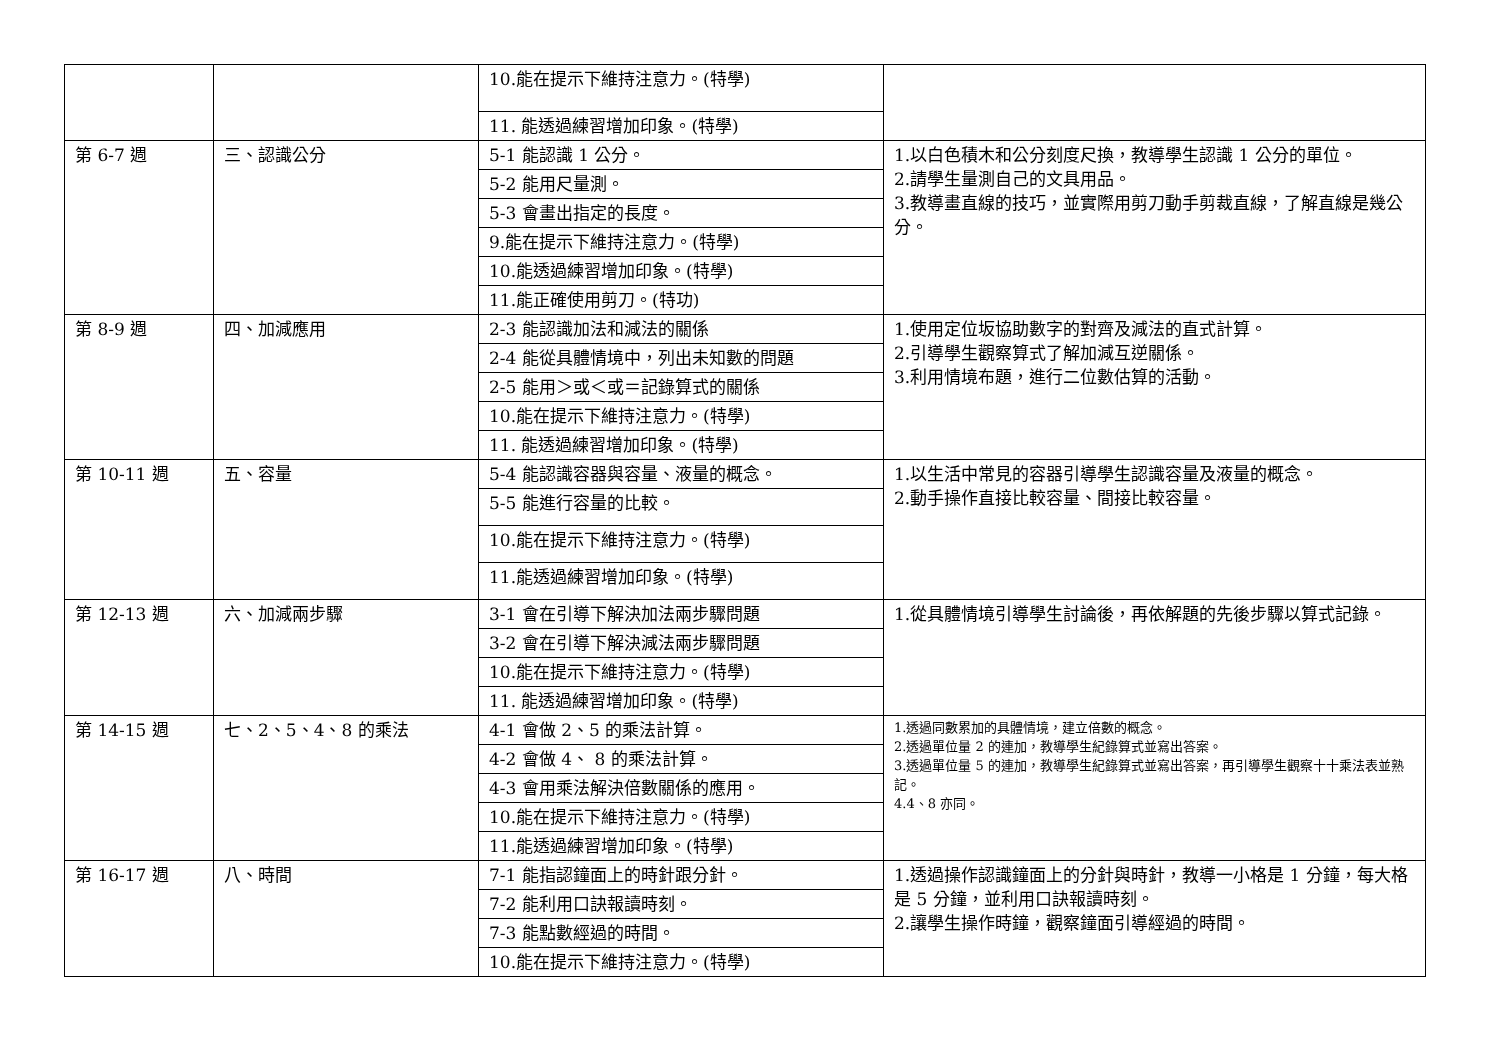| | | 10.能在提示下維持注意力。(特學) | |
| | | 11. 能透過練習增加印象。(特學) | |
| 第 6-7 週 | 三、認識公分 | 5-1 能認識 1 公分。 | 1.以白色積木和公分刻度尺換，教導學生認識 1 公分的單位。 2.請學生量測自己的文具用品。 3.教導畫直線的技巧，並實際用剪刀動手剪裁直線，了解直線是幾公分。 |
| | | 5-2 能用尺量測。 | |
| | | 5-3 會畫出指定的長度。 | |
| | | 9.能在提示下維持注意力。(特學) | |
| | | 10.能透過練習增加印象。(特學) | |
| | | 11.能正確使用剪刀。(特功) | |
| 第 8-9 週 | 四、加減應用 | 2-3 能認識加法和減法的關係 | 1.使用定位坂協助數字的對齊及減法的直式計算。 2.引導學生觀察算式了解加減互逆關係。 3.利用情境布題，進行二位數估算的活動。 |
| | | 2-4 能從具體情境中，列出未知數的問題 | |
| | | 2-5 能用＞或＜或＝記錄算式的關係 | |
| | | 10.能在提示下維持注意力。(特學) | |
| | | 11. 能透過練習增加印象。(特學) | |
| 第 10-11 週 | 五、容量 | 5-4 能認識容器與容量、液量的概念。 | 1.以生活中常見的容器引導學生認識容量及液量的概念。 2.動手操作直接比較容量、間接比較容量。 |
| | | 5-5 能進行容量的比較。 | |
| | | 10.能在提示下維持注意力。(特學) | |
| | | 11.能透過練習增加印象。(特學) | |
| 第 12-13 週 | 六、加減兩步驟 | 3-1 會在引導下解決加法兩步驟問題 | 1.從具體情境引導學生討論後，再依解題的先後步驟以算式記錄。 |
| | | 3-2 會在引導下解決減法兩步驟問題 | |
| | | 10.能在提示下維持注意力。(特學) | |
| | | 11. 能透過練習增加印象。(特學) | |
| 第 14-15 週 | 七、2、5、4、8 的乘法 | 4-1 會做 2、5 的乘法計算。 | 1.透過同數累加的具體情境，建立倍數的概念。 2.透過單位量 2 的連加，教導學生紀錄算式並寫出答案。 3.透過單位量 5 的連加，教導學生紀錄算式並寫出答案，再引導學生觀察十十乘法表並熟記。 4.4、8 亦同。 |
| | | 4-2 會做 4、 8 的乘法計算。 | |
| | | 4-3 會用乘法解決倍數關係的應用。 | |
| | | 10.能在提示下維持注意力。(特學) | |
| | | 11.能透過練習增加印象。(特學) | |
| 第 16-17 週 | 八、時間 | 7-1 能指認鐘面上的時針跟分針。 | 1.透過操作認識鐘面上的分針與時針，教導一小格是 1 分鐘，每大格是 5 分鐘，並利用口訣報讀時刻。 2.讓學生操作時鐘，觀察鐘面引導經過的時間。 |
| | | 7-2 能利用口訣報讀時刻。 | |
| | | 7-3 能點數經過的時間。 | |
| | | 10.能在提示下維持注意力。(特學) | |